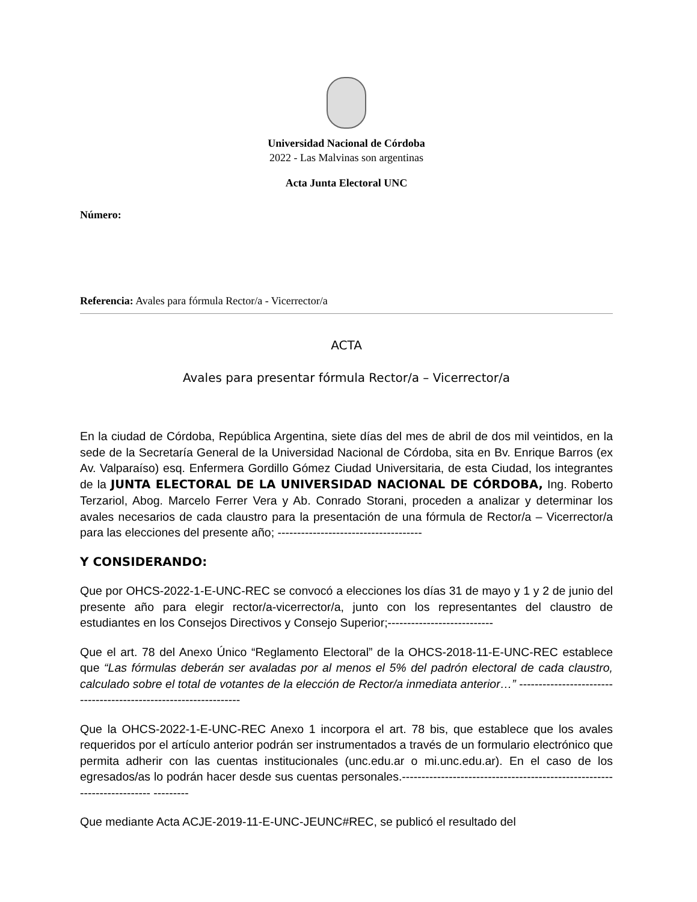Universidad Nacional de Córdoba
2022 - Las Malvinas son argentinas
Acta Junta Electoral UNC
Número:
Referencia: Avales para fórmula Rector/a - Vicerrector/a
ACTA
Avales para presentar fórmula Rector/a – Vicerrector/a
En la ciudad de Córdoba, República Argentina, siete días del mes de abril de dos mil veintidos, en la sede de la Secretaría General de la Universidad Nacional de Córdoba, sita en Bv. Enrique Barros (ex Av. Valparaíso) esq. Enfermera Gordillo Gómez Ciudad Universitaria, de esta Ciudad, los integrantes de la JUNTA ELECTORAL DE LA UNIVERSIDAD NACIONAL DE CÓRDOBA, Ing. Roberto Terzariol, Abog. Marcelo Ferrer Vera y Ab. Conrado Storani, proceden a analizar y determinar los avales necesarios de cada claustro para la presentación de una fórmula de Rector/a – Vicerrector/a para las elecciones del presente año; -------------------------------------
Y CONSIDERANDO:
Que por OHCS-2022-1-E-UNC-REC se convocó a elecciones los días 31 de mayo y 1 y 2 de junio del presente año para elegir rector/a-vicerrector/a, junto con los representantes del claustro de estudiantes en los Consejos Directivos y Consejo Superior;---------------------------
Que el art. 78 del Anexo Único “Reglamento Electoral” de la OHCS-2018-11-E-UNC-REC establece que “Las fórmulas deberán ser avaladas por al menos el 5% del padrón electoral de cada claustro, calculado sobre el total de votantes de la elección de Rector/a inmediata anterior…” -----------------------------------------------------------------
Que la OHCS-2022-1-E-UNC-REC Anexo 1 incorpora el art. 78 bis, que establece que los avales requeridos por el artículo anterior podrán ser instrumentados a través de un formulario electrónico que permita adherir con las cuentas institucionales (unc.edu.ar o mi.unc.edu.ar). En el caso de los egresados/as lo podrán hacer desde sus cuentas personales.------------------------------------------------------------------------ ---------
Que mediante Acta ACJE-2019-11-E-UNC-JEUNC#REC, se publicó el resultado del